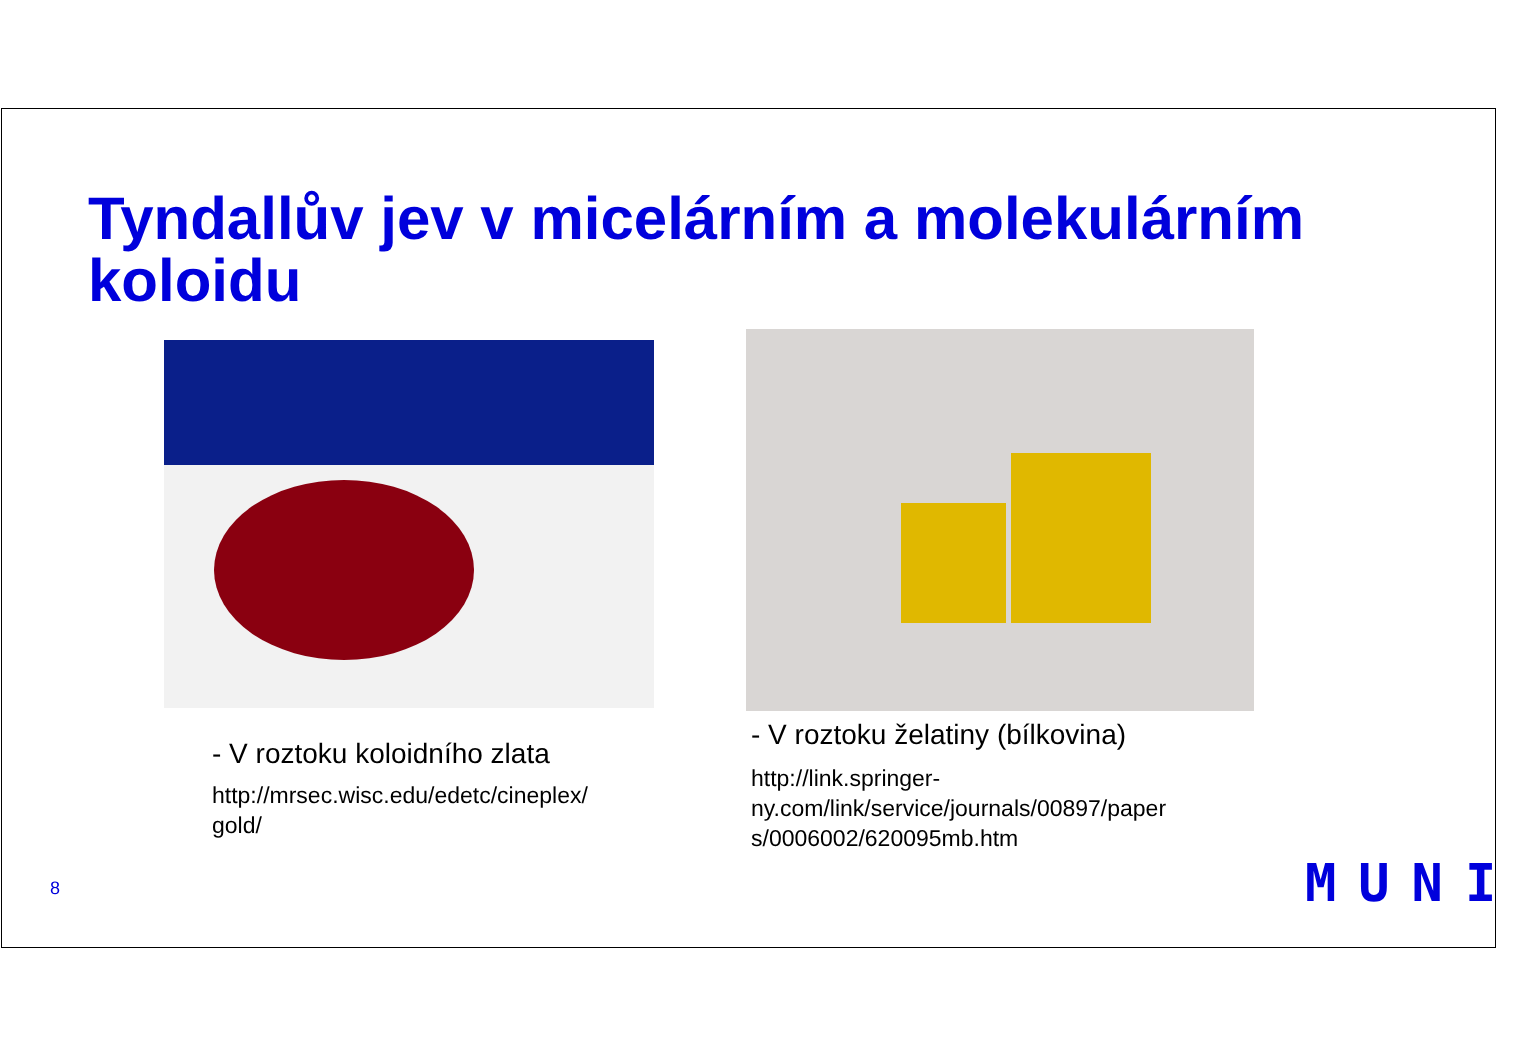Tyndallův jev v micelárním a molekulárním
koloidu
- V roztoku koloidního zlata
http://mrsec.wisc.edu/edetc/cineplex/
gold/
- V roztoku želatiny (bílkovina)
http://link.springer-
ny.com/link/service/journals/00897/paper
s/0006002/620095mb.htm
8 MUNI